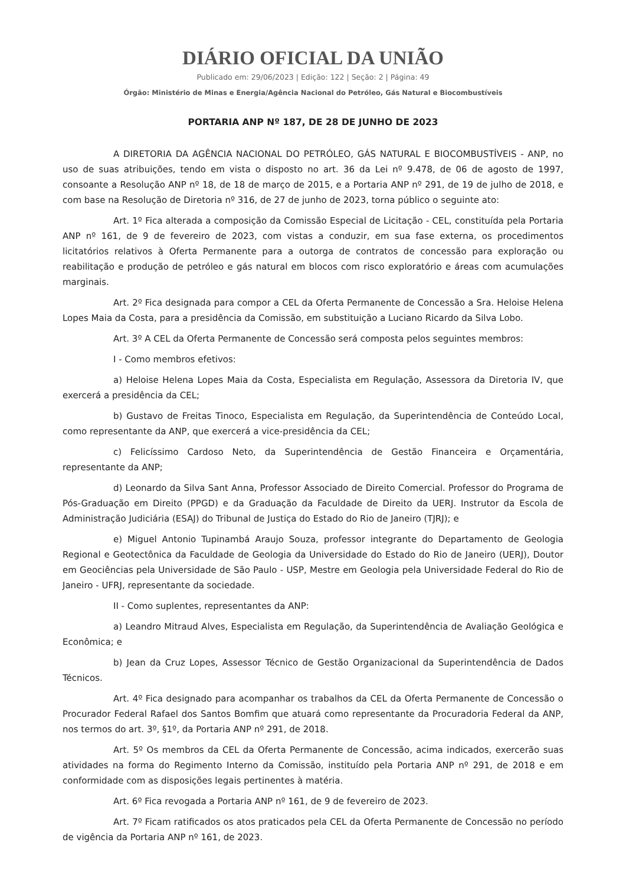DIÁRIO OFICIAL DA UNIÃO
Publicado em: 29/06/2023 | Edição: 122 | Seção: 2 | Página: 49
Órgão: Ministério de Minas e Energia/Agência Nacional do Petróleo, Gás Natural e Biocombustíveis
PORTARIA ANP Nº 187, DE 28 DE JUNHO DE 2023
A DIRETORIA DA AGÊNCIA NACIONAL DO PETRÓLEO, GÁS NATURAL E BIOCOMBUSTÍVEIS - ANP, no uso de suas atribuições, tendo em vista o disposto no art. 36 da Lei nº 9.478, de 06 de agosto de 1997, consoante a Resolução ANP nº 18, de 18 de março de 2015, e a Portaria ANP nº 291, de 19 de julho de 2018, e com base na Resolução de Diretoria nº 316, de 27 de junho de 2023, torna público o seguinte ato:
Art. 1º Fica alterada a composição da Comissão Especial de Licitação - CEL, constituída pela Portaria ANP nº 161, de 9 de fevereiro de 2023, com vistas a conduzir, em sua fase externa, os procedimentos licitatórios relativos à Oferta Permanente para a outorga de contratos de concessão para exploração ou reabilitação e produção de petróleo e gás natural em blocos com risco exploratório e áreas com acumulações marginais.
Art. 2º Fica designada para compor a CEL da Oferta Permanente de Concessão a Sra. Heloise Helena Lopes Maia da Costa, para a presidência da Comissão, em substituição a Luciano Ricardo da Silva Lobo.
Art. 3º A CEL da Oferta Permanente de Concessão será composta pelos seguintes membros:
I - Como membros efetivos:
a) Heloise Helena Lopes Maia da Costa, Especialista em Regulação, Assessora da Diretoria IV, que exercerá a presidência da CEL;
b) Gustavo de Freitas Tinoco, Especialista em Regulação, da Superintendência de Conteúdo Local, como representante da ANP, que exercerá a vice-presidência da CEL;
c) Felicíssimo Cardoso Neto, da Superintendência de Gestão Financeira e Orçamentária, representante da ANP;
d) Leonardo da Silva Sant Anna, Professor Associado de Direito Comercial. Professor do Programa de Pós-Graduação em Direito (PPGD) e da Graduação da Faculdade de Direito da UERJ. Instrutor da Escola de Administração Judiciária (ESAJ) do Tribunal de Justiça do Estado do Rio de Janeiro (TJRJ); e
e) Miguel Antonio Tupinambá Araujo Souza, professor integrante do Departamento de Geologia Regional e Geotectônica da Faculdade de Geologia da Universidade do Estado do Rio de Janeiro (UERJ), Doutor em Geociências pela Universidade de São Paulo - USP, Mestre em Geologia pela Universidade Federal do Rio de Janeiro - UFRJ, representante da sociedade.
II - Como suplentes, representantes da ANP:
a) Leandro Mitraud Alves, Especialista em Regulação, da Superintendência de Avaliação Geológica e Econômica; e
b) Jean da Cruz Lopes, Assessor Técnico de Gestão Organizacional da Superintendência de Dados Técnicos.
Art. 4º Fica designado para acompanhar os trabalhos da CEL da Oferta Permanente de Concessão o Procurador Federal Rafael dos Santos Bomfim que atuará como representante da Procuradoria Federal da ANP, nos termos do art. 3º, §1º, da Portaria ANP nº 291, de 2018.
Art. 5º Os membros da CEL da Oferta Permanente de Concessão, acima indicados, exercerão suas atividades na forma do Regimento Interno da Comissão, instituído pela Portaria ANP nº 291, de 2018 e em conformidade com as disposições legais pertinentes à matéria.
Art. 6º Fica revogada a Portaria ANP nº 161, de 9 de fevereiro de 2023.
Art. 7º Ficam ratificados os atos praticados pela CEL da Oferta Permanente de Concessão no período de vigência da Portaria ANP nº 161, de 2023.